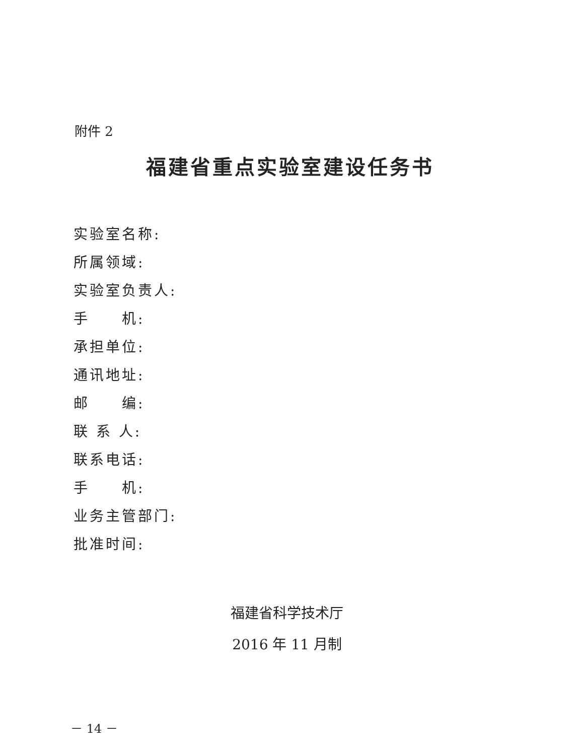附件 2
福建省重点实验室建设任务书
实验室名称:
所属领域:
实验室负责人:
手  机:
承担单位:
通讯地址:
邮  编:
联 系 人:
联系电话:
手  机:
业务主管部门:
批准时间:
福建省科学技术厅
2016 年 11 月制
－ 14 －